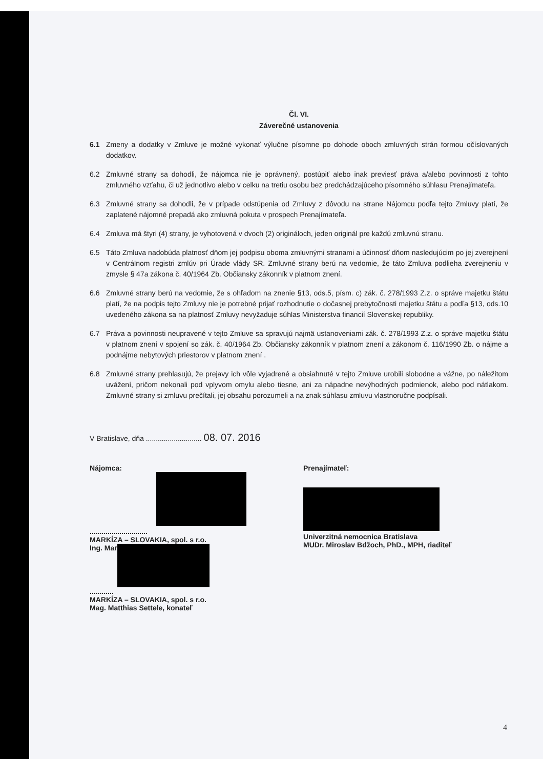Čl. VI.
Záverečné ustanovenia
6.1 Zmeny a dodatky v Zmluve je možné vykonať výlučne písomne po dohode oboch zmluvných strán formou očíslovaných dodatkov.
6.2 Zmluvné strany sa dohodli, že nájomca nie je oprávnený, postúpiť alebo inak previesť práva a/alebo povinnosti z tohto zmluvného vzťahu, či už jednotlivo alebo v celku na tretiu osobu bez predchádzajúceho písomného súhlasu Prenajímateľa.
6.3 Zmluvné strany sa dohodli, že v prípade odstúpenia od Zmluvy z dôvodu na strane Nájomcu podľa tejto Zmluvy platí, že zaplatené nájomné prepadá ako zmluvná pokuta v prospech Prenajímateľa.
6.4 Zmluva má štyri (4) strany, je vyhotovená v dvoch (2) origináloch, jeden originál pre každú zmluvnú stranu.
6.5 Táto Zmluva nadobúda platnosť dňom jej podpisu oboma zmluvnými stranami a účinnosť dňom nasledujúcim po jej zverejnení v Centrálnom registri zmlúv pri Úrade vlády SR. Zmluvné strany berú na vedomie, že táto Zmluva podlieha zverejneniu v zmysle § 47a zákona č. 40/1964 Zb. Občiansky zákonník v platnom znení.
6.6 Zmluvné strany berú na vedomie, že s ohľadom na znenie §13, ods.5, písm. c) zák. č. 278/1993 Z.z. o správe majetku štátu platí, že na podpis tejto Zmluvy nie je potrebné prijať rozhodnutie o dočasnej prebytočnosti majetku štátu a podľa §13, ods.10 uvedeného zákona sa na platnosť Zmluvy nevyžaduje súhlas Ministerstva financií Slovenskej republiky.
6.7 Práva a povinnosti neupravené v tejto Zmluve sa spravujú najmä ustanoveniami zák. č. 278/1993 Z.z. o správe majetku štátu v platnom znení v spojení so zák. č. 40/1964 Zb. Občiansky zákonník v platnom znení a zákonom č. 116/1990 Zb. o nájme a podnájme nebytových priestorov v platnom znení .
6.8 Zmluvné strany prehlasujú, že prejavy ich vôle vyjadrené a obsiahnuté v tejto Zmluve urobili slobodne a vážne, po náležitom uvážení, pričom nekonali pod vplyvom omylu alebo tiesne, ani za nápadne nevýhodných podmienok, alebo pod nátlakom. Zmluvné strany si zmluvu prečítali, jej obsahu porozumeli a na znak súhlasu zmluvu vlastnoručne podpísali.
V Bratislave, dňa ............................ 08. 07. 2016
Nájomca:
.............................
MARKÍZA – SLOVAKIA, spol. s r.o.
Ing. Mar
............
MARKÍZA – SLOVAKIA, spol. s r.o.
Mag. Matthias Settele, konateľ
Prenajímateľ:
Univerzitná nemocnica Bratislava
MUDr. Miroslav Bdžoch, PhD., MPH, riaditeľ
4